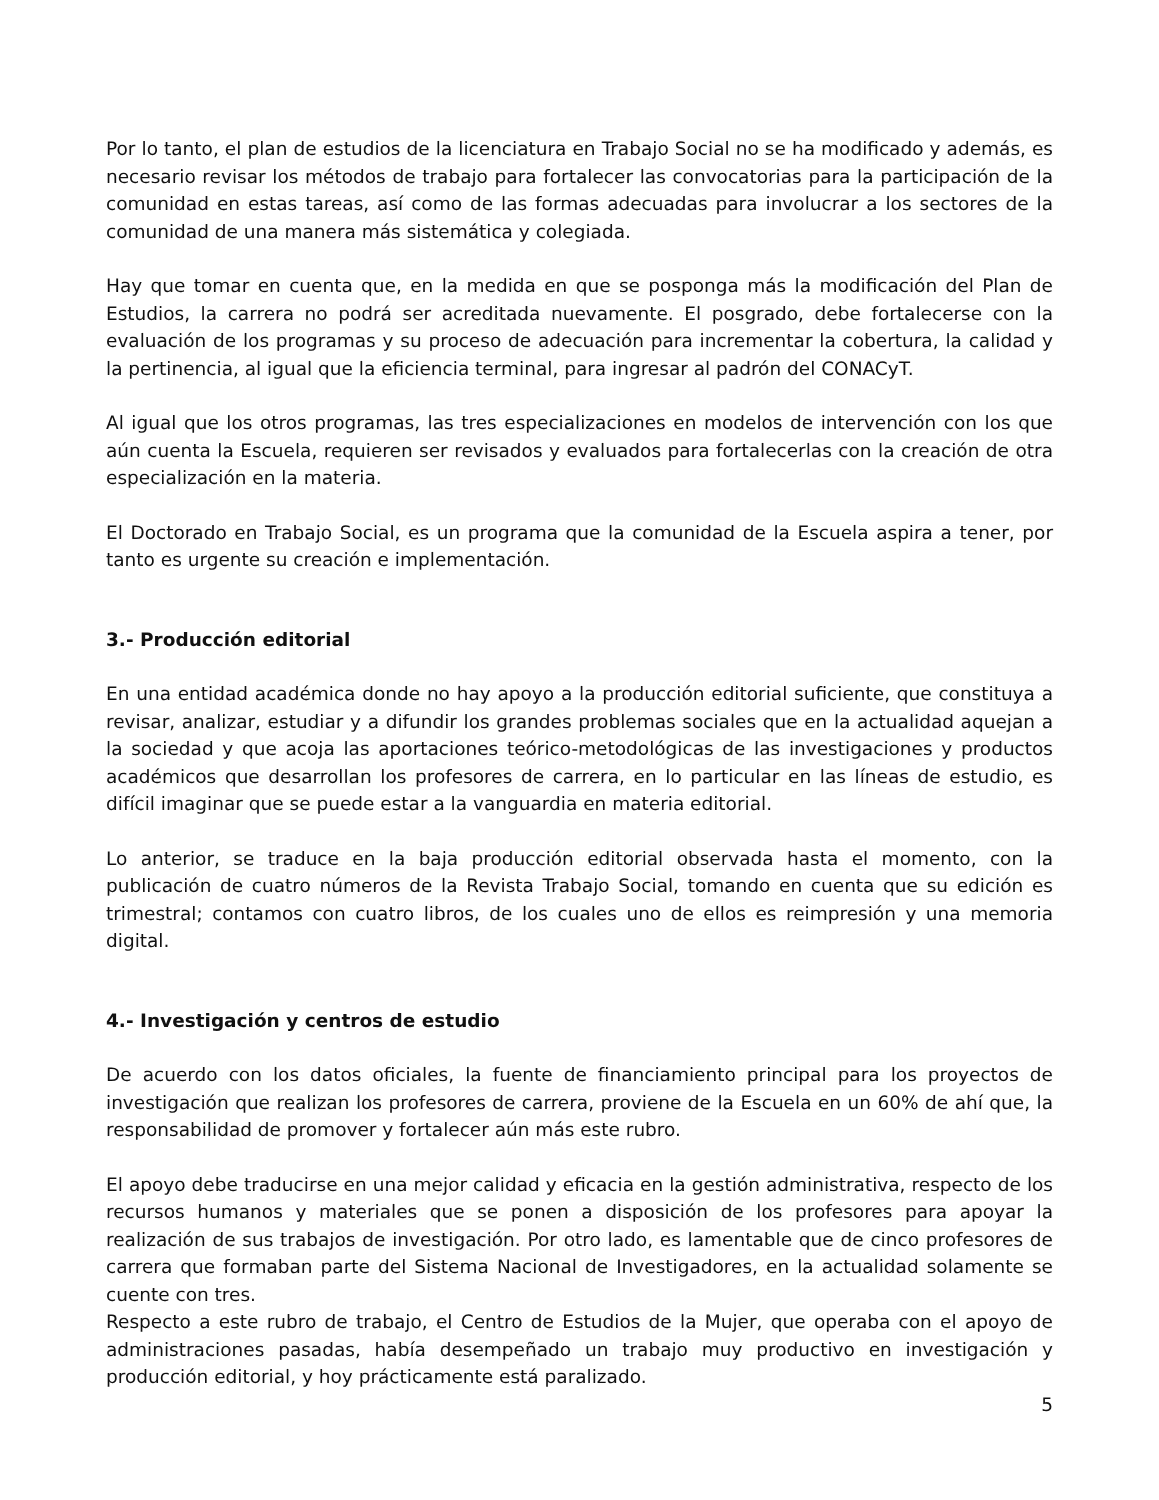Por lo tanto, el plan de estudios de la licenciatura en Trabajo Social no se ha modificado y además, es necesario revisar los métodos de trabajo para fortalecer las convocatorias para la participación de la comunidad en estas tareas, así como de las formas adecuadas para involucrar a los sectores de la comunidad de una manera más sistemática y colegiada.
Hay que tomar en cuenta que, en la medida en que se posponga más la modificación del Plan de Estudios, la carrera no podrá ser acreditada nuevamente. El posgrado, debe fortalecerse con la evaluación de los programas y su proceso de adecuación para incrementar la cobertura, la calidad y la pertinencia, al igual que la eficiencia terminal, para ingresar al padrón del CONACyT.
Al igual que los otros programas, las tres especializaciones en modelos de intervención con los que aún cuenta la Escuela, requieren ser revisados y evaluados para fortalecerlas con la creación de otra especialización en la materia.
El Doctorado en Trabajo Social, es un programa que la comunidad de la Escuela aspira a tener, por tanto es urgente su creación e implementación.
3.- Producción editorial
En una entidad académica donde no hay apoyo a la producción editorial suficiente, que constituya a revisar, analizar, estudiar y a difundir los grandes problemas sociales que en la actualidad aquejan a la sociedad y que acoja las aportaciones teórico-metodológicas de las investigaciones y productos académicos que desarrollan los profesores de carrera, en lo particular en las líneas de estudio, es difícil imaginar que se puede estar a la vanguardia en materia editorial.
Lo anterior, se traduce en la baja producción editorial observada hasta el momento, con la publicación de cuatro números de la Revista Trabajo Social, tomando en cuenta que su edición es trimestral; contamos con cuatro libros, de los cuales uno de ellos es reimpresión y una memoria digital.
4.- Investigación y centros de estudio
De acuerdo con los datos oficiales, la fuente de financiamiento principal para los proyectos de investigación que realizan los profesores de carrera, proviene de la Escuela en un 60% de ahí que, la responsabilidad de promover y fortalecer aún más este rubro.
El apoyo debe traducirse en una mejor calidad y eficacia en la gestión administrativa, respecto de los recursos humanos y materiales que se ponen a disposición de los profesores para apoyar la realización de sus trabajos de investigación. Por otro lado, es lamentable que de cinco profesores de carrera que formaban parte del Sistema Nacional de Investigadores, en la actualidad solamente se cuente con tres.
Respecto a este rubro de trabajo, el Centro de Estudios de la Mujer, que operaba con el apoyo de administraciones pasadas, había desempeñado un trabajo muy productivo en investigación y producción editorial, y hoy prácticamente está paralizado.
5